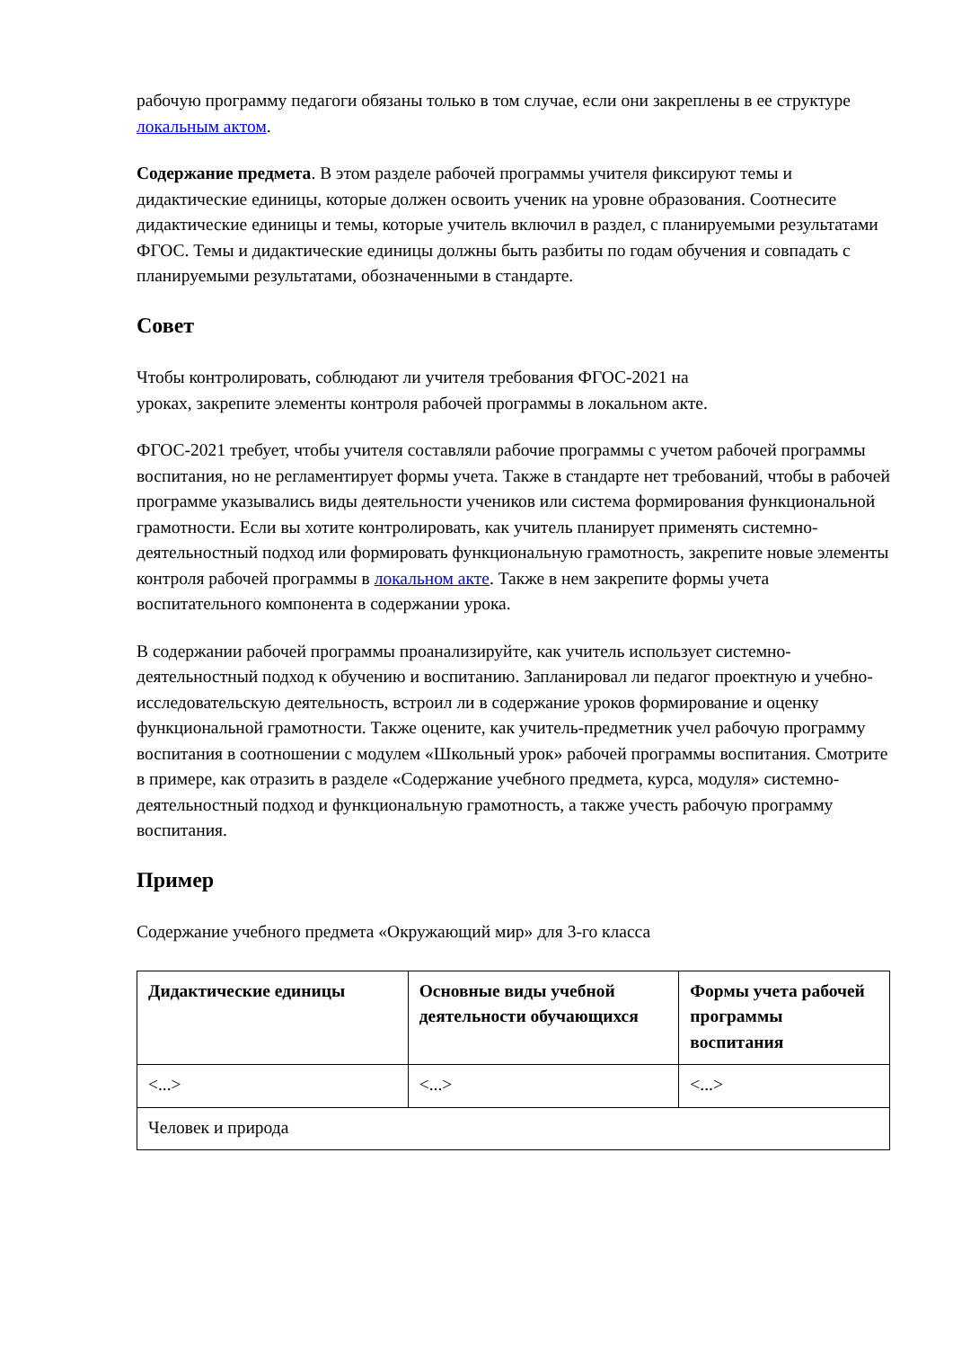рабочую программу педагоги обязаны только в том случае, если они закреплены в ее структуре локальным актом.
Содержание предмета. В этом разделе рабочей программы учителя фиксируют темы и дидактические единицы, которые должен освоить ученик на уровне образования. Соотнесите дидактические единицы и темы, которые учитель включил в раздел, с планируемыми результатами ФГОС. Темы и дидактические единицы должны быть разбиты по годам обучения и совпадать с планируемыми результатами, обозначенными в стандарте.
Совет
Чтобы контролировать, соблюдают ли учителя требования ФГОС-2021 на
уроках, закрепите элементы контроля рабочей программы в локальном акте.
ФГОС-2021 требует, чтобы учителя составляли рабочие программы с учетом рабочей программы воспитания, но не регламентирует формы учета. Также в стандарте нет требований, чтобы в рабочей программе указывались виды деятельности учеников или система формирования функциональной грамотности. Если вы хотите контролировать, как учитель планирует применять системно-деятельностный подход или формировать функциональную грамотность, закрепите новые элементы контроля рабочей программы в локальном акте. Также в нем закрепите формы учета воспитательного компонента в содержании урока.
В содержании рабочей программы проанализируйте, как учитель использует системно-деятельностный подход к обучению и воспитанию. Запланировал ли педагог проектную и учебно-исследовательскую деятельность, встроил ли в содержание уроков формирование и оценку функциональной грамотности. Также оцените, как учитель-предметник учел рабочую программу воспитания в соотношении с модулем «Школьный урок» рабочей программы воспитания. Смотрите в примере, как отразить в разделе «Содержание учебного предмета, курса, модуля» системно-деятельностный подход и функциональную грамотность, а также учесть рабочую программу воспитания.
Пример
Содержание учебного предмета «Окружающий мир» для 3-го класса
| Дидактические единицы | Основные виды учебной деятельности обучающихся | Формы учета рабочей программы воспитания |
| --- | --- | --- |
| <...> | <...> | <...> |
| Человек и природа | | |